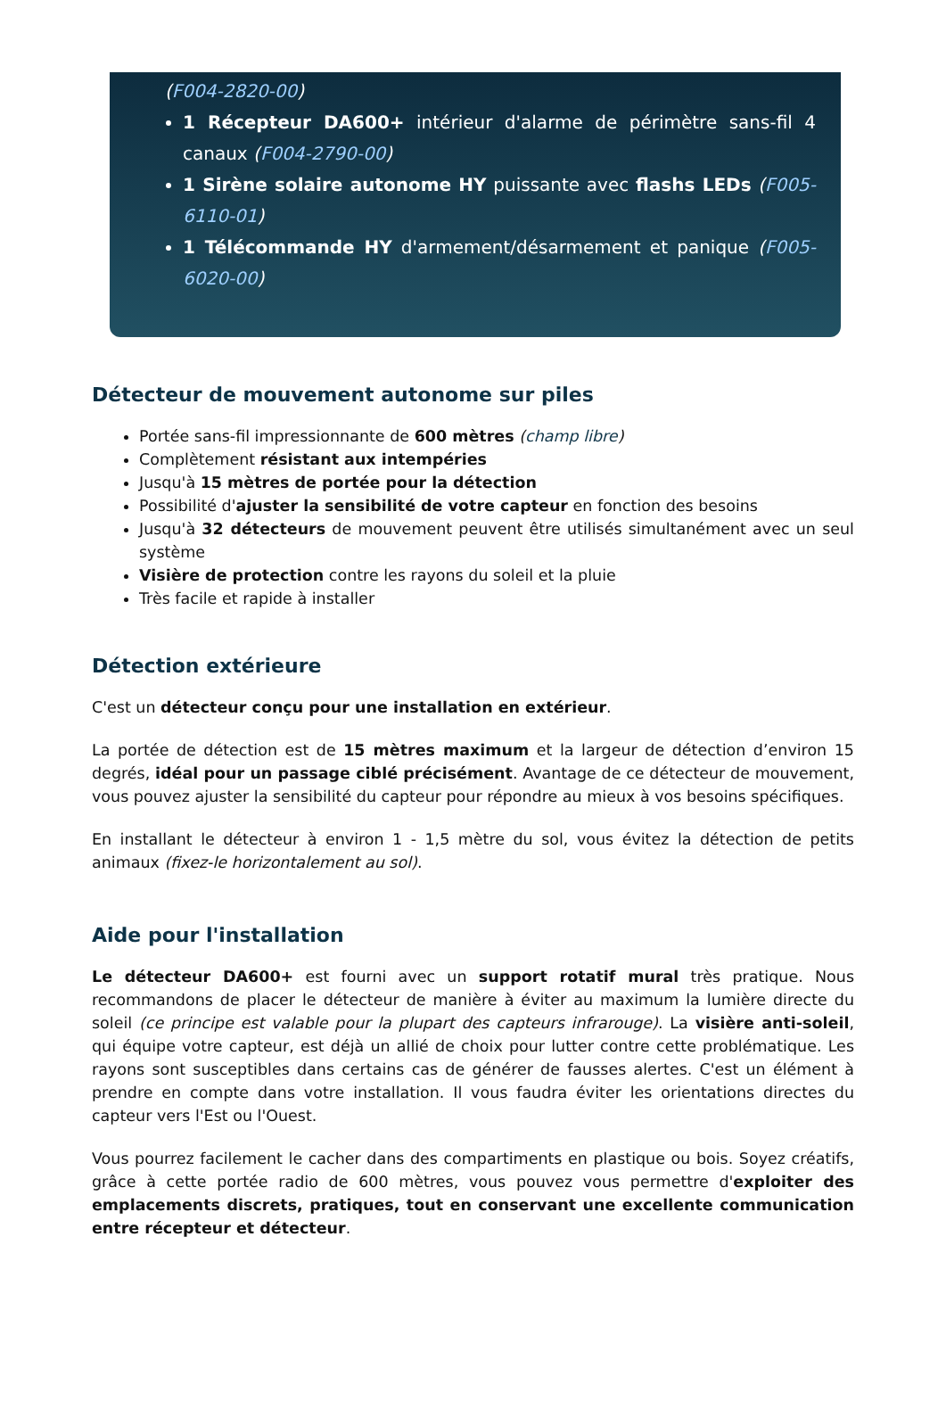(F004-2820-00)
1 Récepteur DA600+ intérieur d'alarme de périmètre sans-fil 4 canaux (F004-2790-00)
1 Sirène solaire autonome HY puissante avec flashs LEDs (F005-6110-01)
1 Télécommande HY d'armement/désarmement et panique (F005-6020-00)
Détecteur de mouvement autonome sur piles
Portée sans-fil impressionnante de 600 mètres (champ libre)
Complètement résistant aux intempéries
Jusqu'à 15 mètres de portée pour la détection
Possibilité d'ajuster la sensibilité de votre capteur en fonction des besoins
Jusqu'à 32 détecteurs de mouvement peuvent être utilisés simultanément avec un seul système
Visière de protection contre les rayons du soleil et la pluie
Très facile et rapide à installer
Détection extérieure
C'est un détecteur conçu pour une installation en extérieur.
La portée de détection est de 15 mètres maximum et la largeur de détection d’environ 15 degrés, idéal pour un passage ciblé précisément. Avantage de ce détecteur de mouvement, vous pouvez ajuster la sensibilité du capteur pour répondre au mieux à vos besoins spécifiques.
En installant le détecteur à environ 1 - 1,5 mètre du sol, vous évitez la détection de petits animaux (fixez-le horizontalement au sol).
Aide pour l'installation
Le détecteur DA600+ est fourni avec un support rotatif mural très pratique. Nous recommandons de placer le détecteur de manière à éviter au maximum la lumière directe du soleil (ce principe est valable pour la plupart des capteurs infrarouge). La visière anti-soleil, qui équipe votre capteur, est déjà un allié de choix pour lutter contre cette problématique. Les rayons sont susceptibles dans certains cas de générer de fausses alertes. C'est un élément à prendre en compte dans votre installation. Il vous faudra éviter les orientations directes du capteur vers l'Est ou l'Ouest.
Vous pourrez facilement le cacher dans des compartiments en plastique ou bois. Soyez créatifs, grâce à cette portée radio de 600 mètres, vous pouvez vous permettre d'exploiter des emplacements discrets, pratiques, tout en conservant une excellente communication entre récepteur et détecteur.